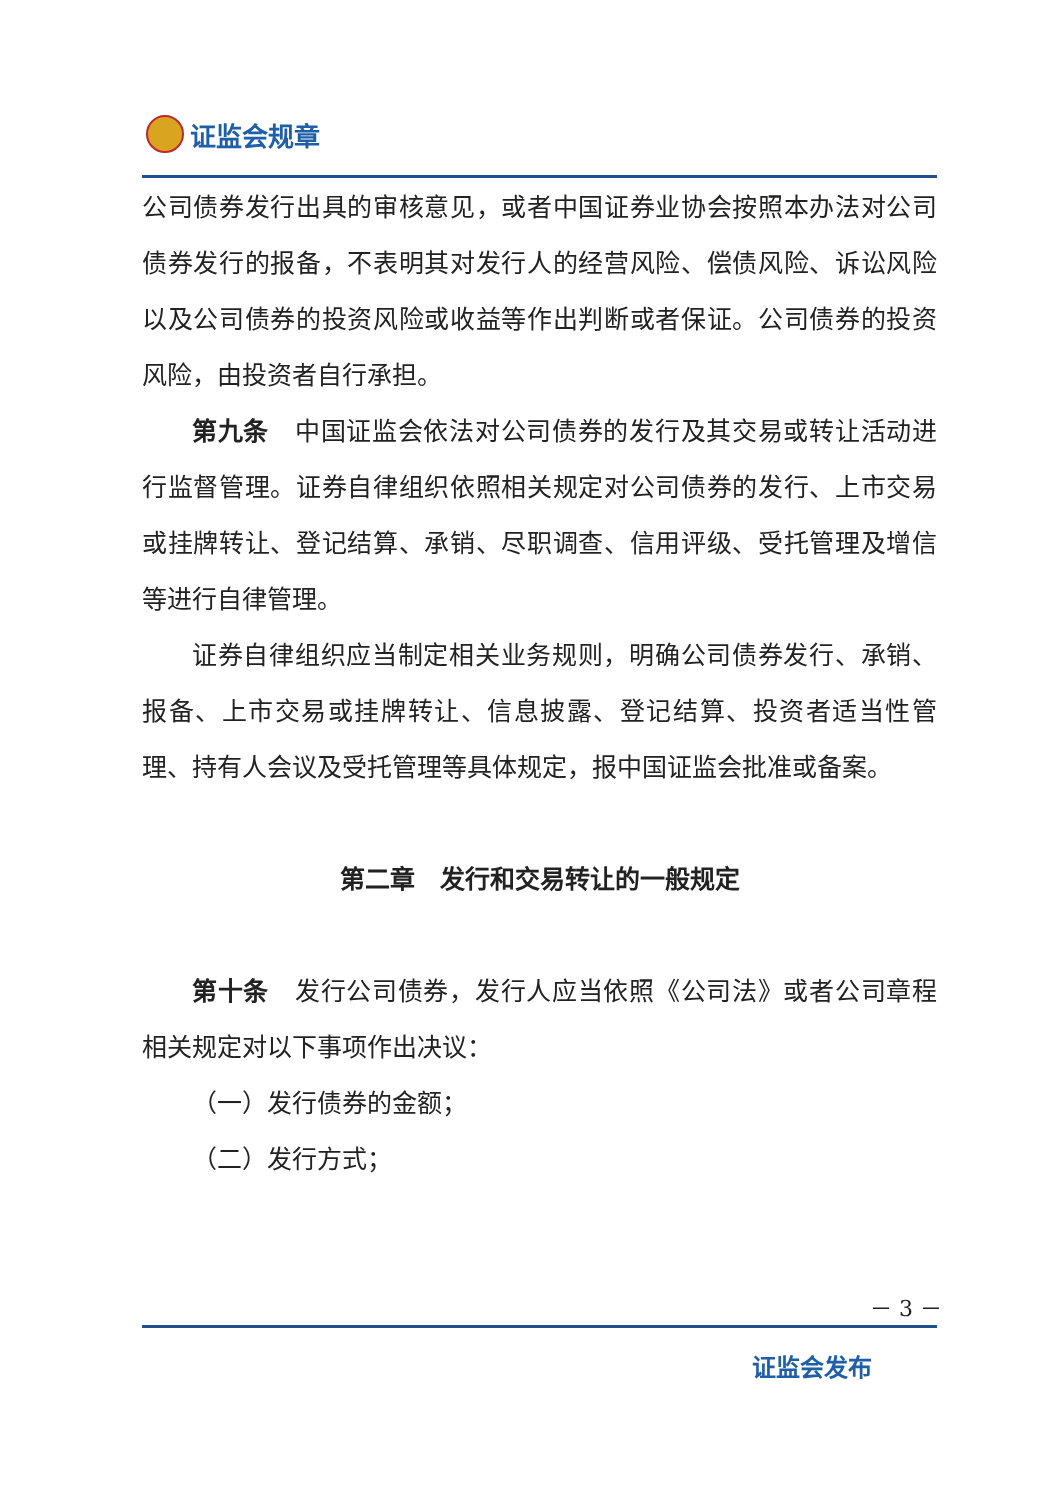证监会规章
公司债券发行出具的审核意见，或者中国证券业协会按照本办法对公司债券发行的报备，不表明其对发行人的经营风险、偿债风险、诉讼风险以及公司债券的投资风险或收益等作出判断或者保证。公司债券的投资风险，由投资者自行承担。
第九条　中国证监会依法对公司债券的发行及其交易或转让活动进行监督管理。证券自律组织依照相关规定对公司债券的发行、上市交易或挂牌转让、登记结算、承销、尽职调查、信用评级、受托管理及增信等进行自律管理。
证券自律组织应当制定相关业务规则，明确公司债券发行、承销、报备、上市交易或挂牌转让、信息披露、登记结算、投资者适当性管理、持有人会议及受托管理等具体规定，报中国证监会批准或备案。
第二章　发行和交易转让的一般规定
第十条　发行公司债券，发行人应当依照《公司法》或者公司章程相关规定对以下事项作出决议：
（一）发行债券的金额；
（二）发行方式；
－ 3 －
证监会发布